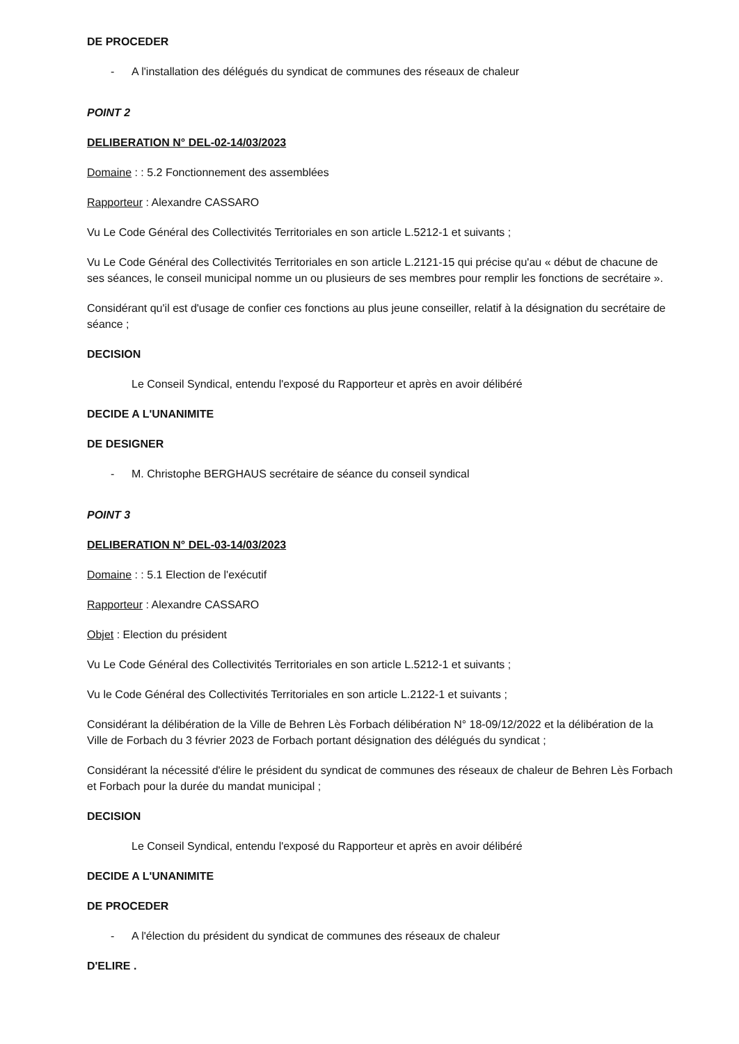DE PROCEDER
- A l'installation des délégués du syndicat de communes des réseaux de chaleur
POINT 2
DELIBERATION N° DEL-02-14/03/2023
Domaine : : 5.2 Fonctionnement des assemblées
Rapporteur : Alexandre CASSARO
Vu Le Code Général des Collectivités Territoriales en son article L.5212-1 et suivants ;
Vu Le Code Général des Collectivités Territoriales en son article L.2121-15 qui précise qu'au « début de chacune de ses séances, le conseil municipal nomme un ou plusieurs de ses membres pour remplir les fonctions de secrétaire ».
Considérant qu'il est d'usage de confier ces fonctions au plus jeune conseiller, relatif à la désignation du secrétaire de séance ;
DECISION
Le Conseil Syndical, entendu l'exposé du Rapporteur et après en avoir délibéré
DECIDE A L'UNANIMITE
DE DESIGNER
- M. Christophe BERGHAUS secrétaire de séance du conseil syndical
POINT 3
DELIBERATION N° DEL-03-14/03/2023
Domaine : : 5.1 Election de l'exécutif
Rapporteur : Alexandre CASSARO
Objet : Election du président
Vu Le Code Général des Collectivités Territoriales en son article L.5212-1 et suivants ;
Vu le Code Général des Collectivités Territoriales en son article L.2122-1 et suivants ;
Considérant la délibération de la Ville de Behren Lès Forbach délibération N° 18-09/12/2022 et la délibération de la Ville de Forbach du 3 février 2023 de Forbach portant désignation des délégués du syndicat ;
Considérant la nécessité d'élire le président du syndicat de communes des réseaux de chaleur de Behren Lès Forbach et Forbach pour la durée du mandat municipal ;
DECISION
Le Conseil Syndical, entendu l'exposé du Rapporteur et après en avoir délibéré
DECIDE A L'UNANIMITE
DE PROCEDER
- A l'élection du président du syndicat de communes des réseaux de chaleur
D'ELIRE .